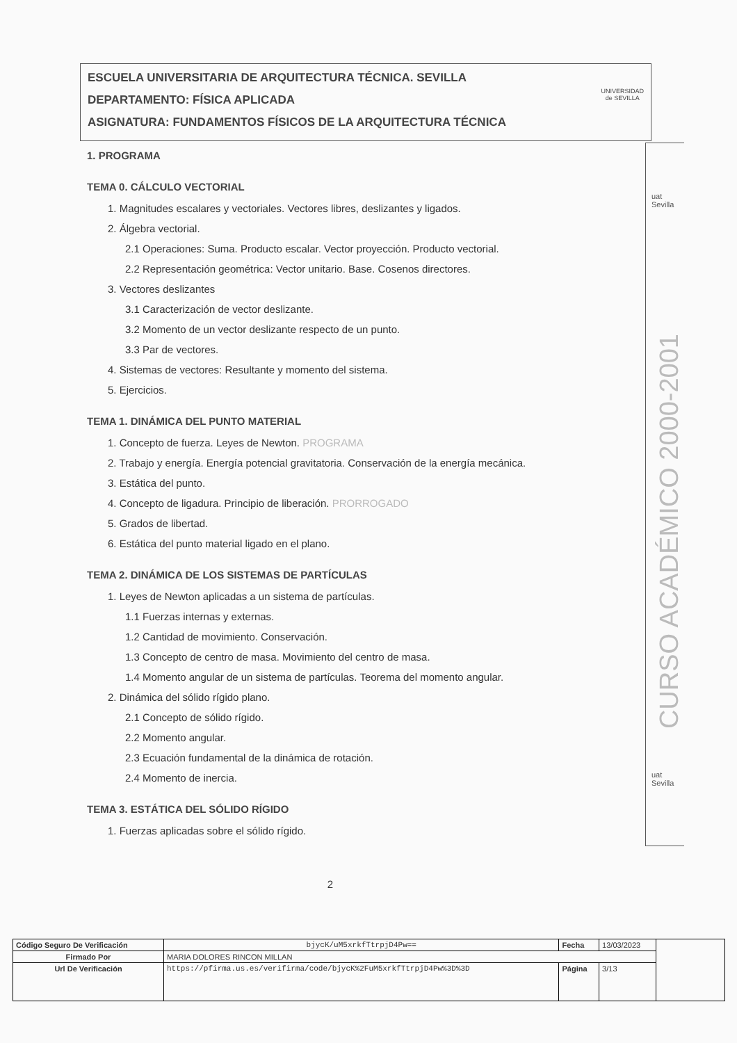ESCUELA UNIVERSITARIA DE ARQUITECTURA TÉCNICA. SEVILLA
DEPARTAMENTO: FÍSICA APLICADA
ASIGNATURA: FUNDAMENTOS FÍSICOS DE LA ARQUITECTURA TÉCNICA
UNIVERSIDAD
de SEVILLA
1. PROGRAMA
TEMA 0. CÁLCULO VECTORIAL
1. Magnitudes escalares y vectoriales. Vectores libres, deslizantes y ligados.
2. Álgebra vectorial.
2.1 Operaciones: Suma. Producto escalar. Vector proyección. Producto vectorial.
2.2 Representación geométrica: Vector unitario. Base. Cosenos directores.
3. Vectores deslizantes
3.1 Caracterización de vector deslizante.
3.2 Momento de un vector deslizante respecto de un punto.
3.3 Par de vectores.
4. Sistemas de vectores: Resultante y momento del sistema.
5. Ejercicios.
TEMA 1. DINÁMICA DEL PUNTO MATERIAL
1. Concepto de fuerza. Leyes de Newton. PROGRAMA
2. Trabajo y energía. Energía potencial gravitatoria. Conservación de la energía mecánica.
3. Estática del punto.
4. Concepto de ligadura. Principio de liberación. PRORROGADO
5. Grados de libertad.
6. Estática del punto material ligado en el plano.
TEMA 2. DINÁMICA DE LOS SISTEMAS DE PARTÍCULAS
1. Leyes de Newton aplicadas a un sistema de partículas.
1.1 Fuerzas internas y externas.
1.2 Cantidad de movimiento. Conservación.
1.3 Concepto de centro de masa. Movimiento del centro de masa.
1.4 Momento angular de un sistema de partículas. Teorema del momento angular.
2. Dinámica del sólido rígido plano.
2.1 Concepto de sólido rígido.
2.2 Momento angular.
2.3 Ecuación fundamental de la dinámica de rotación.
2.4 Momento de inercia.
TEMA 3. ESTÁTICA DEL SÓLIDO RÍGIDO
1. Fuerzas aplicadas sobre el sólido rígido.
2
uat Sevilla
CURSO ACADÉMICO 2000-2001
uat Sevilla
| Código Seguro De Verificación | bjycK/uM5xrkfTtrpjD4Pw== | Fecha | 13/03/2023 | |
| Firmado Por | MARIA DOLORES RINCON MILLAN | | | |
| Url De Verificación | https://pfirma.us.es/verifirma/code/bjycK%2FuM5xrkfTtrpjD4Pw%3D%3D | Página | 3/13 | |